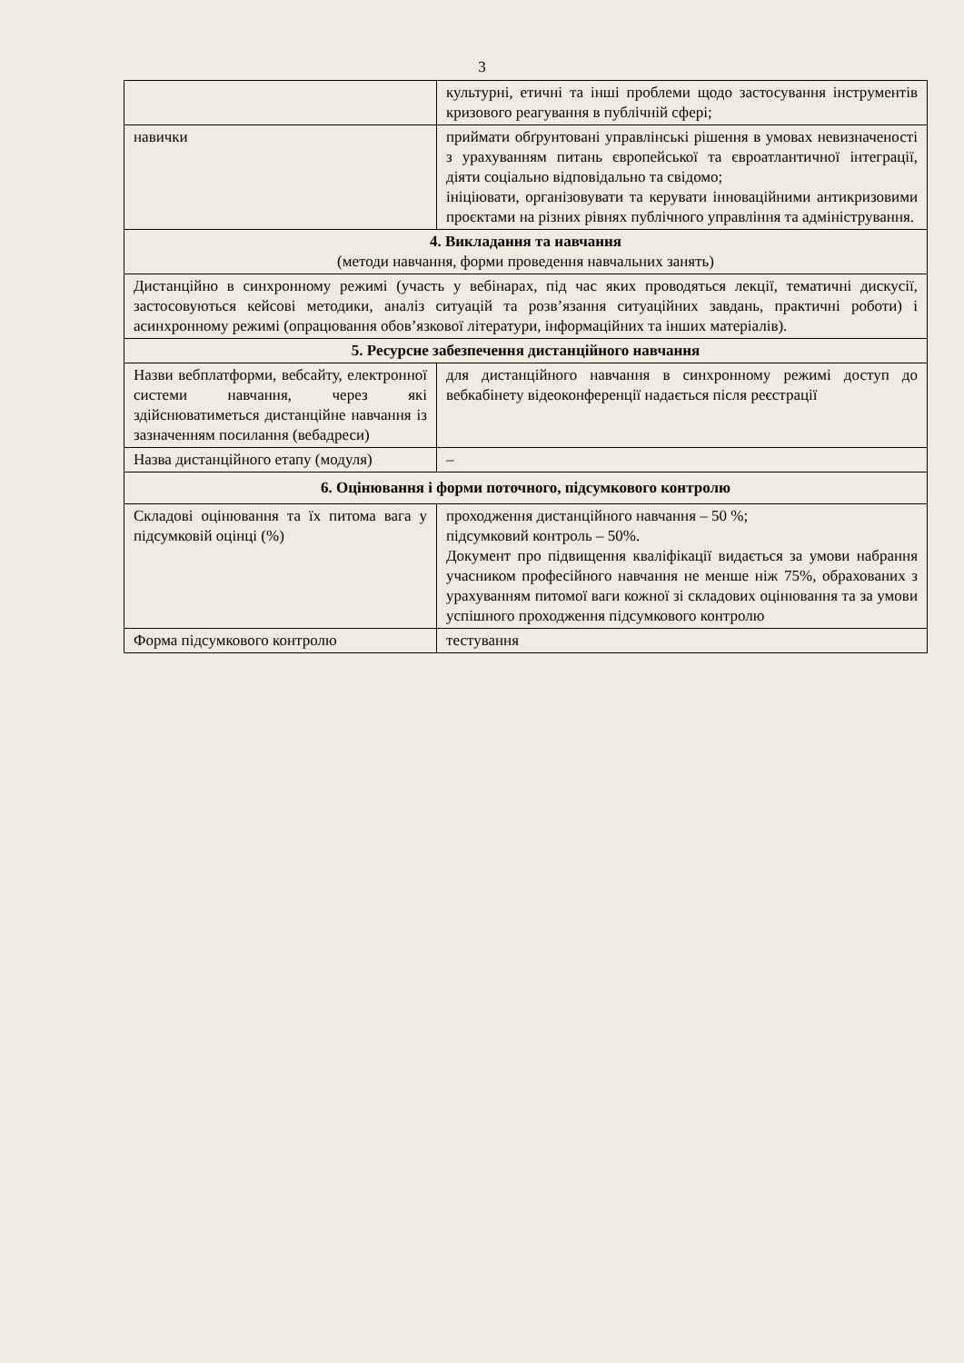3
| | культурні, етичні та інші проблеми щодо застосування інструментів кризового реагування в публічній сфері; |
| навички | приймати обґрунтовані управлінські рішення в умовах невизначеності з урахуванням питань європейської та євроатлантичної інтеграції, діяти соціально відповідально та свідомо; ініціювати, організовувати та керувати інноваційними антикризовими проєктами на різних рівнях публічного управління та адміністрування. |
| 4. Викладання та навчання (методи навчання, форми проведення навчальних занять) | |
| Дистанційно в синхронному режимі (участь у вебінарах, під час яких проводяться лекції, тематичні дискусії, застосовуються кейсові методики, аналіз ситуацій та розв’язання ситуаційних завдань, практичні роботи) і асинхронному режимі (опрацювання обов’язкової літератури, інформаційних та інших матеріалів). | |
| 5. Ресурсне забезпечення дистанційного навчання | |
| Назви вебплатформи, вебсайту, електронної системи навчання, через які здійснюватиметься дистанційне навчання із зазначенням посилання (вебадреси) | для дистанційного навчання в синхронному режимі доступ до вебкабінету відеоконференції надається після реєстрації |
| Назва дистанційного етапу (модуля) | – |
| 6. Оцінювання і форми поточного, підсумкового контролю | |
| Складові оцінювання та їх питома вага у підсумковій оцінці (%) | проходження дистанційного навчання – 50 %; підсумковий контроль – 50%. Документ про підвищення кваліфікації видається за умови набрання учасником професійного навчання не менше ніж 75%, обрахованих з урахуванням питомої ваги кожної зі складових оцінювання та за умови успішного проходження підсумкового контролю |
| Форма підсумкового контролю | тестування |